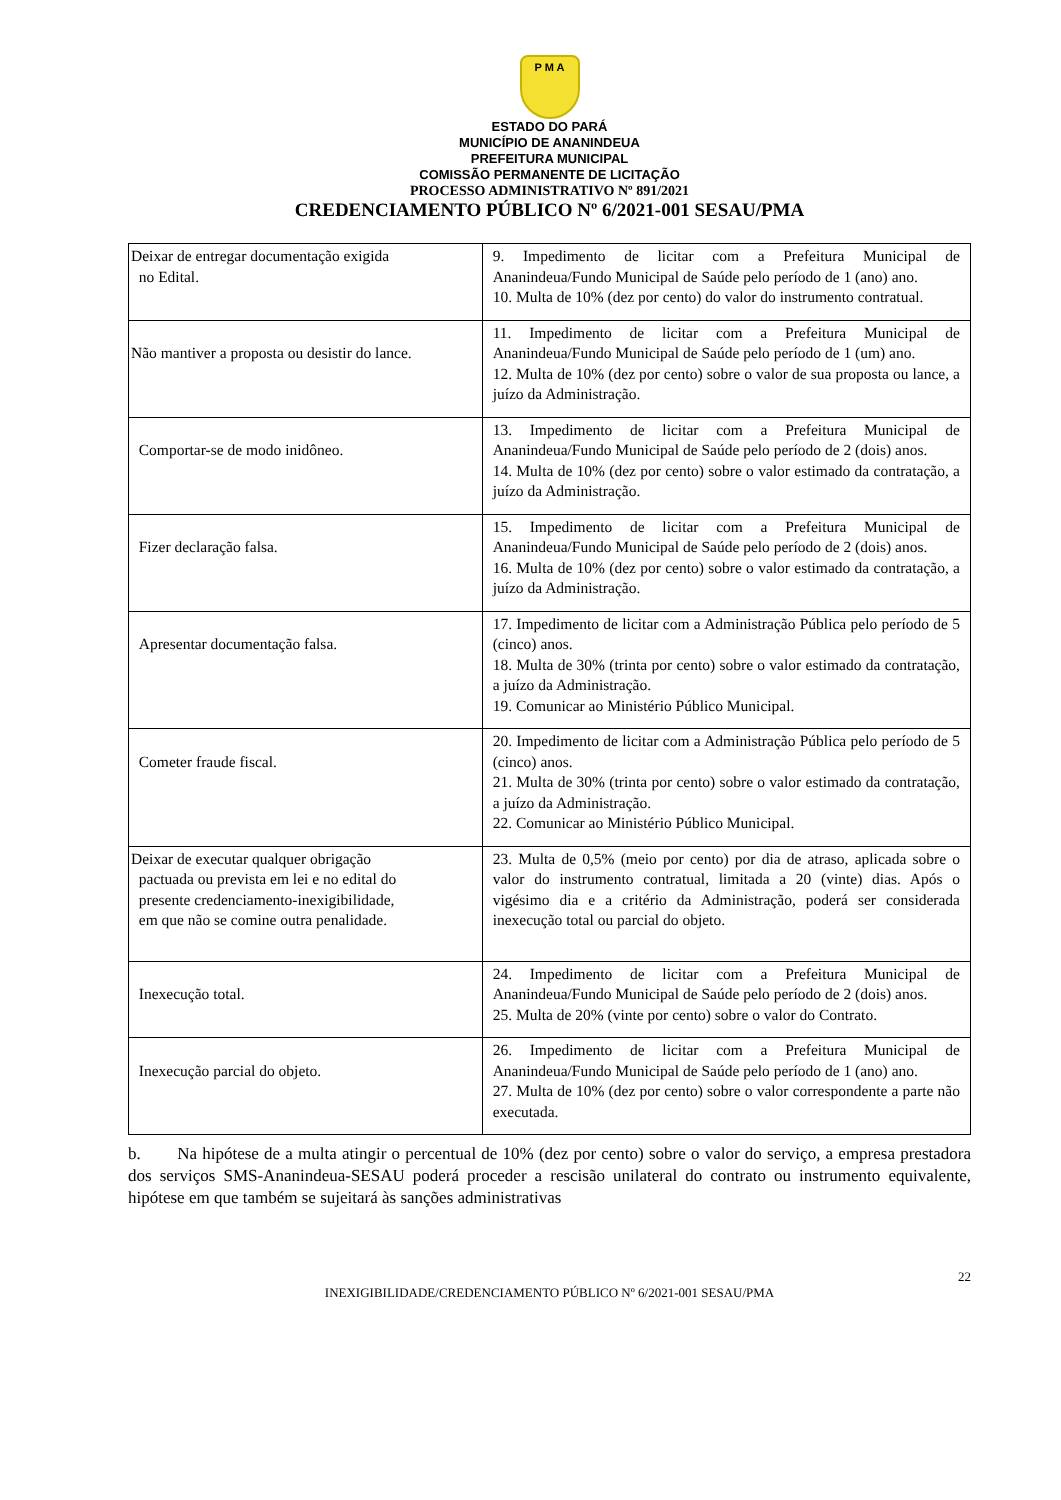P M A
ESTADO DO PARÁ
MUNICÍPIO DE ANANINDEUA
PREFEITURA MUNICIPAL
COMISSÃO PERMANENTE DE LICITAÇÃO
PROCESSO ADMINISTRATIVO Nº 891/2021
CREDENCIAMENTO PÚBLICO Nº 6/2021-001 SESAU/PMA
| Deixar de entregar documentação exigida no Edital. | 9. Impedimento de licitar com a Prefeitura Municipal de Ananindeua/Fundo Municipal de Saúde pelo período de 1 (ano) ano. 10. Multa de 10% (dez por cento) do valor do instrumento contratual. |
| Não mantiver a proposta ou desistir do lance. | 11. Impedimento de licitar com a Prefeitura Municipal de Ananindeua/Fundo Municipal de Saúde pelo período de 1 (um) ano. 12. Multa de 10% (dez por cento) sobre o valor de sua proposta ou lance, a juízo da Administração. |
| Comportar-se de modo inidôneo. | 13. Impedimento de licitar com a Prefeitura Municipal de Ananindeua/Fundo Municipal de Saúde pelo período de 2 (dois) anos. 14. Multa de 10% (dez por cento) sobre o valor estimado da contratação, a juízo da Administração. |
| Fizer declaração falsa. | 15. Impedimento de licitar com a Prefeitura Municipal de Ananindeua/Fundo Municipal de Saúde pelo período de 2 (dois) anos. 16. Multa de 10% (dez por cento) sobre o valor estimado da contratação, a juízo da Administração. |
| Apresentar documentação falsa. | 17. Impedimento de licitar com a Administração Pública pelo período de 5 (cinco) anos. 18. Multa de 30% (trinta por cento) sobre o valor estimado da contratação, a juízo da Administração. 19. Comunicar ao Ministério Público Municipal. |
| Cometer fraude fiscal. | 20. Impedimento de licitar com a Administração Pública pelo período de 5 (cinco) anos. 21. Multa de 30% (trinta por cento) sobre o valor estimado da contratação, a juízo da Administração. 22. Comunicar ao Ministério Público Municipal. |
| Deixar de executar qualquer obrigação pactuada ou prevista em lei e no edital do presente credenciamento-inexigibilidade, em que não se comine outra penalidade. | 23. Multa de 0,5% (meio por cento) por dia de atraso, aplicada sobre o valor do instrumento contratual, limitada a 20 (vinte) dias. Após o vigésimo dia e a critério da Administração, poderá ser considerada inexecução total ou parcial do objeto. |
| Inexecução total. | 24. Impedimento de licitar com a Prefeitura Municipal de Ananindeua/Fundo Municipal de Saúde pelo período de 2 (dois) anos. 25. Multa de 20% (vinte por cento) sobre o valor do Contrato. |
| Inexecução parcial do objeto. | 26. Impedimento de licitar com a Prefeitura Municipal de Ananindeua/Fundo Municipal de Saúde pelo período de 1 (ano) ano. 27. Multa de 10% (dez por cento) sobre o valor correspondente a parte não executada. |
b. Na hipótese de a multa atingir o percentual de 10% (dez por cento) sobre o valor do serviço, a empresa prestadora dos serviços SMS-Ananindeua-SESAU poderá proceder a rescisão unilateral do contrato ou instrumento equivalente, hipótese em que também se sujeitará às sanções administrativas
22
INEXIGIBILIDADE/CREDENCIAMENTO PÚBLICO Nº 6/2021-001 SESAU/PMA